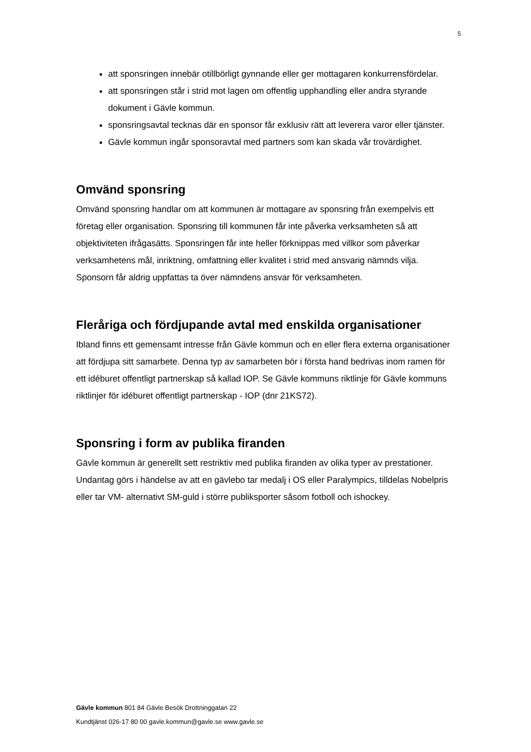5
att sponsringen innebär otillbörligt gynnande eller ger mottagaren konkurrensfördelar.
att sponsringen står i strid mot lagen om offentlig upphandling eller andra styrande dokument i Gävle kommun.
sponsringsavtal tecknas där en sponsor får exklusiv rätt att leverera varor eller tjänster.
Gävle kommun ingår sponsoravtal med partners som kan skada vår trovärdighet.
Omvänd sponsring
Omvänd sponsring handlar om att kommunen är mottagare av sponsring från exempelvis ett företag eller organisation. Sponsring till kommunen får inte påverka verksamheten så att objektiviteten ifrågasätts. Sponsringen får inte heller förknippas med villkor som påverkar verksamhetens mål, inriktning, omfattning eller kvalitet i strid med ansvarig nämnds vilja. Sponsorn får aldrig uppfattas ta över nämndens ansvar för verksamheten.
Fleråriga och fördjupande avtal med enskilda organisationer
Ibland finns ett gemensamt intresse från Gävle kommun och en eller flera externa organisationer att fördjupa sitt samarbete. Denna typ av samarbeten bör i första hand bedrivas inom ramen för ett idéburet offentligt partnerskap så kallad IOP. Se Gävle kommuns riktlinje för Gävle kommuns riktlinjer för idéburet offentligt partnerskap - IOP (dnr 21KS72).
Sponsring i form av publika firanden
Gävle kommun är generellt sett restriktiv med publika firanden av olika typer av prestationer. Undantag görs i händelse av att en gävlebo tar medalj i OS eller Paralympics, tilldelas Nobelpris eller tar VM- alternativt SM-guld i större publiksporter såsom fotboll och ishockey.
Gävle kommun 801 84 Gävle Besök Drottninggatan 22
Kundtjänst 026-17 80 00 gavle.kommun@gavle.se www.gavle.se